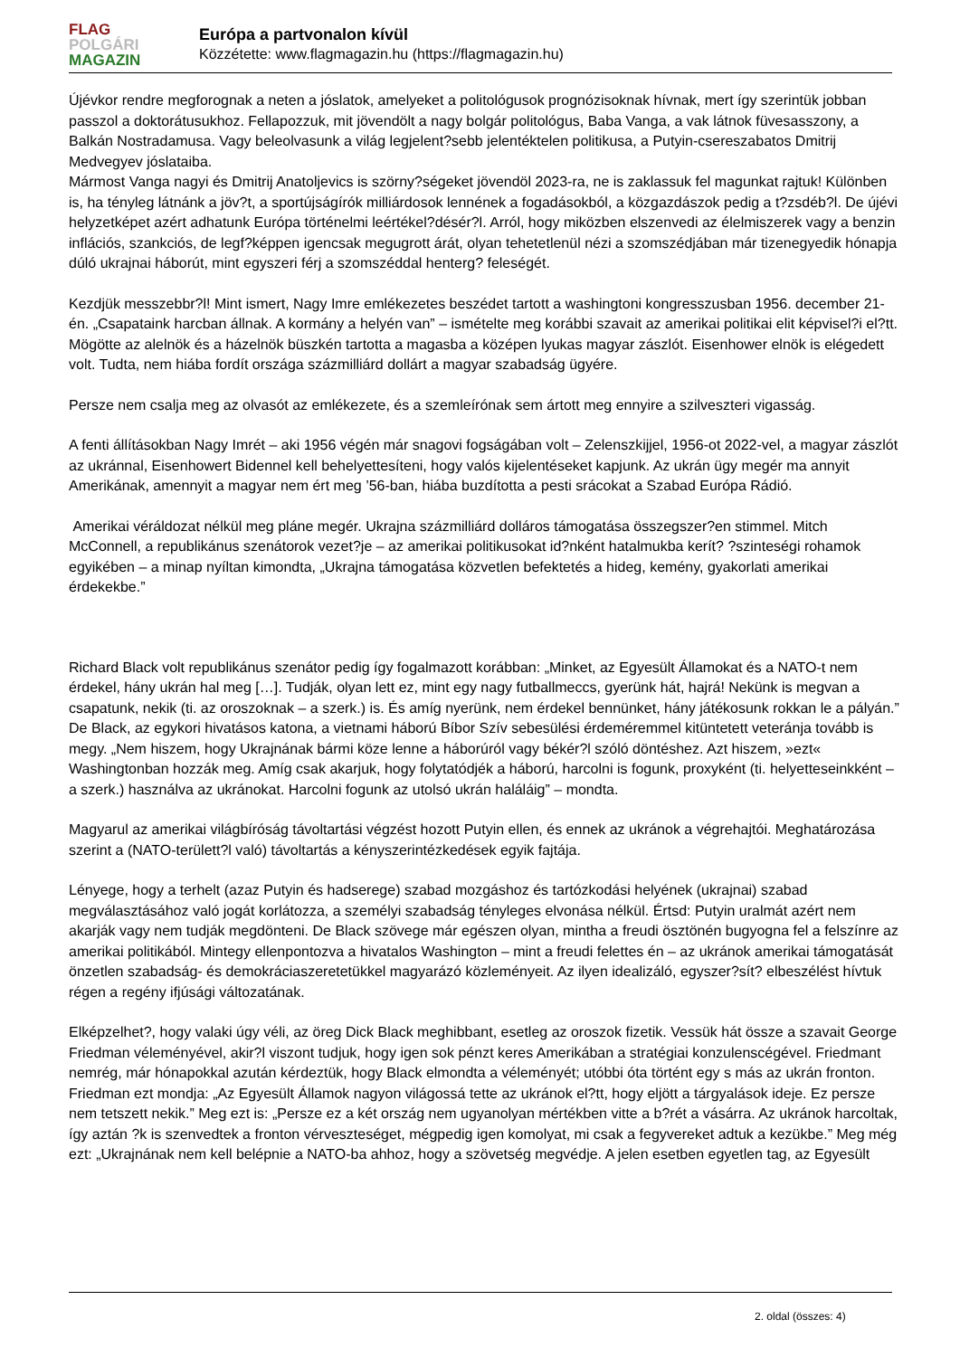FLAG
POLGÁRI
MAGAZIN
Európa a partvonalon kívül
Közzétette: www.flagmagazin.hu (https://flagmagazin.hu)
Újévkor rendre megforognak a neten a jóslatok, amelyeket a politológusok prognózisoknak hívnak, mert így szerintük jobban passzol a doktorátusukhoz. Fellapozzuk, mit jövendölt a nagy bolgár politológus, Baba Vanga, a vak látnok füvesasszony, a Balkán Nostradamusa. Vagy beleolvasunk a világ legjelent?sebb jelentéktelen politikusa, a Putyin-csereszabatos Dmitrij Medvegyev jóslataiba.
Mármost Vanga nagyi és Dmitrij Anatoljevics is szörny?ségeket jövendöl 2023-ra, ne is zaklassuk fel magunkat rajtuk! Különben is, ha tényleg látnánk a jöv?t, a sportújságírók milliárdosok lennének a fogadásokból, a közgazdászok pedig a t?zsdéb?l. De újévi helyzetképet azért adhatunk Európa történelmi leértékel?désér?l. Arról, hogy miközben elszenvedi az élelmiszerek vagy a benzin inflációs, szankciós, de legf?képpen igencsak megugrott árát, olyan tehetetlenül nézi a szomszédjában már tizenegyedik hónapja dúló ukrajnai háborút, mint egyszeri férj a szomszéddal henterg? feleségét.
Kezdjük messzebbr?l! Mint ismert, Nagy Imre emlékezetes beszédet tartott a washingtoni kongresszusban 1956. december 21-én. „Csapataink harcban állnak. A kormány a helyén van” – ismételte meg korábbi szavait az amerikai politikai elit képvisel?i el?tt. Mögötte az alelnök és a házelnök büszkén tartotta a magasba a középen lyukas magyar zászlót. Eisenhower elnök is elégedett volt. Tudta, nem hiába fordít országa százmilliárd dollárt a magyar szabadság ügyére.
Persze nem csalja meg az olvasót az emlékezete, és a szemleírónak sem ártott meg ennyire a szilveszteri vigasság.
A fenti állításokban Nagy Imrét – aki 1956 végén már snagovi fogságában volt – Zelenszkijjel, 1956-ot 2022-vel, a magyar zászlót az ukránnal, Eisenhowert Bidennel kell behelyettesíteni, hogy valós kijelentéseket kapjunk. Az ukrán ügy megér ma annyit Amerikának, amennyit a magyar nem ért meg ’56-ban, hiába buzdította a pesti srácokat a Szabad Európa Rádió.
Amerikai véráldozat nélkül meg pláne megér. Ukrajna százmilliárd dolláros támogatása összegszer?en stimmel. Mitch McConnell, a republikánus szenátorok vezet?je – az amerikai politikusokat id?nként hatalmukba kerít? ?szinteségi rohamok egyikében – a minap nyíltan kimondta, „Ukrajna támogatása közvetlen befektetés a hideg, kemény, gyakorlati amerikai érdekekbe.”
Richard Black volt republikánus szenátor pedig így fogalmazott korábban: „Minket, az Egyesült Államokat és a NATO-t nem érdekel, hány ukrán hal meg […]. Tudják, olyan lett ez, mint egy nagy futballmeccs, gyerünk hát, hajrá! Nekünk is megvan a csapatunk, nekik (ti. az oroszoknak – a szerk.) is. És amíg nyerünk, nem érdekel bennünket, hány játékosunk rokkan le a pályán.” De Black, az egykori hivatásos katona, a vietnami háború Bíbor Szív sebesülési érdeméremmel kitüntetett veteránja tovább is megy. „Nem hiszem, hogy Ukrajnának bármi köze lenne a háborúról vagy békér?l szóló döntéshez. Azt hiszem, »ezt« Washingtonban hozzák meg. Amíg csak akarjuk, hogy folytatódjék a háború, harcolni is fogunk, proxyként (ti. helyetteseinkként – a szerk.) használva az ukránokat. Harcolni fogunk az utolsó ukrán haláláig” – mondta.
Magyarul az amerikai világbíróság távoltartási végzést hozott Putyin ellen, és ennek az ukránok a végrehajtói. Meghatározása szerint a (NATO-területt?l való) távoltartás a kényszerintézkedések egyik fajtája.
Lényege, hogy a terhelt (azaz Putyin és hadserege) szabad mozgáshoz és tartózkodási helyének (ukrajnai) szabad megválasztásához való jogát korlátozza, a személyi szabadság tényleges elvonása nélkül. Értsd: Putyin uralmát azért nem akarják vagy nem tudják megdönteni. De Black szövege már egészen olyan, mintha a freudi ösztönén bugyogna fel a felszínre az amerikai politikából. Mintegy ellenpontozva a hivatalos Washington – mint a freudi felettes én – az ukránok amerikai támogatását önzetlen szabadság- és demokráciaszeretetükkel magyarázó közleményeit. Az ilyen idealizáló, egyszer?sít? elbeszélést hívtuk régen a regény ifjúsági változatának.
Elképzelhet?, hogy valaki úgy véli, az öreg Dick Black meghibbant, esetleg az oroszok fizetik. Vessük hát össze a szavait George Friedman véleményével, akir?l viszont tudjuk, hogy igen sok pénzt keres Amerikában a stratégiai konzulenscégével. Friedmant nemrég, már hónapokkal azután kérdeztük, hogy Black elmondta a véleményét; utóbbi óta történt egy s más az ukrán fronton. Friedman ezt mondja: „Az Egyesült Államok nagyon világossá tette az ukránok el?tt, hogy eljött a tárgyalások ideje. Ez persze nem tetszett nekik.” Meg ezt is: „Persze ez a két ország nem ugyanolyan mértékben vitte a b?rét a vásárra. Az ukránok harcoltak, így aztán ?k is szenvedtek a fronton vérveszteséget, mégpedig igen komolyat, mi csak a fegyvereket adtuk a kezükbe.” Meg még ezt: „Ukrajnának nem kell belépnie a NATO-ba ahhoz, hogy a szövetség megvédje. A jelen esetben egyetlen tag, az Egyesült
2. oldal (összes: 4)